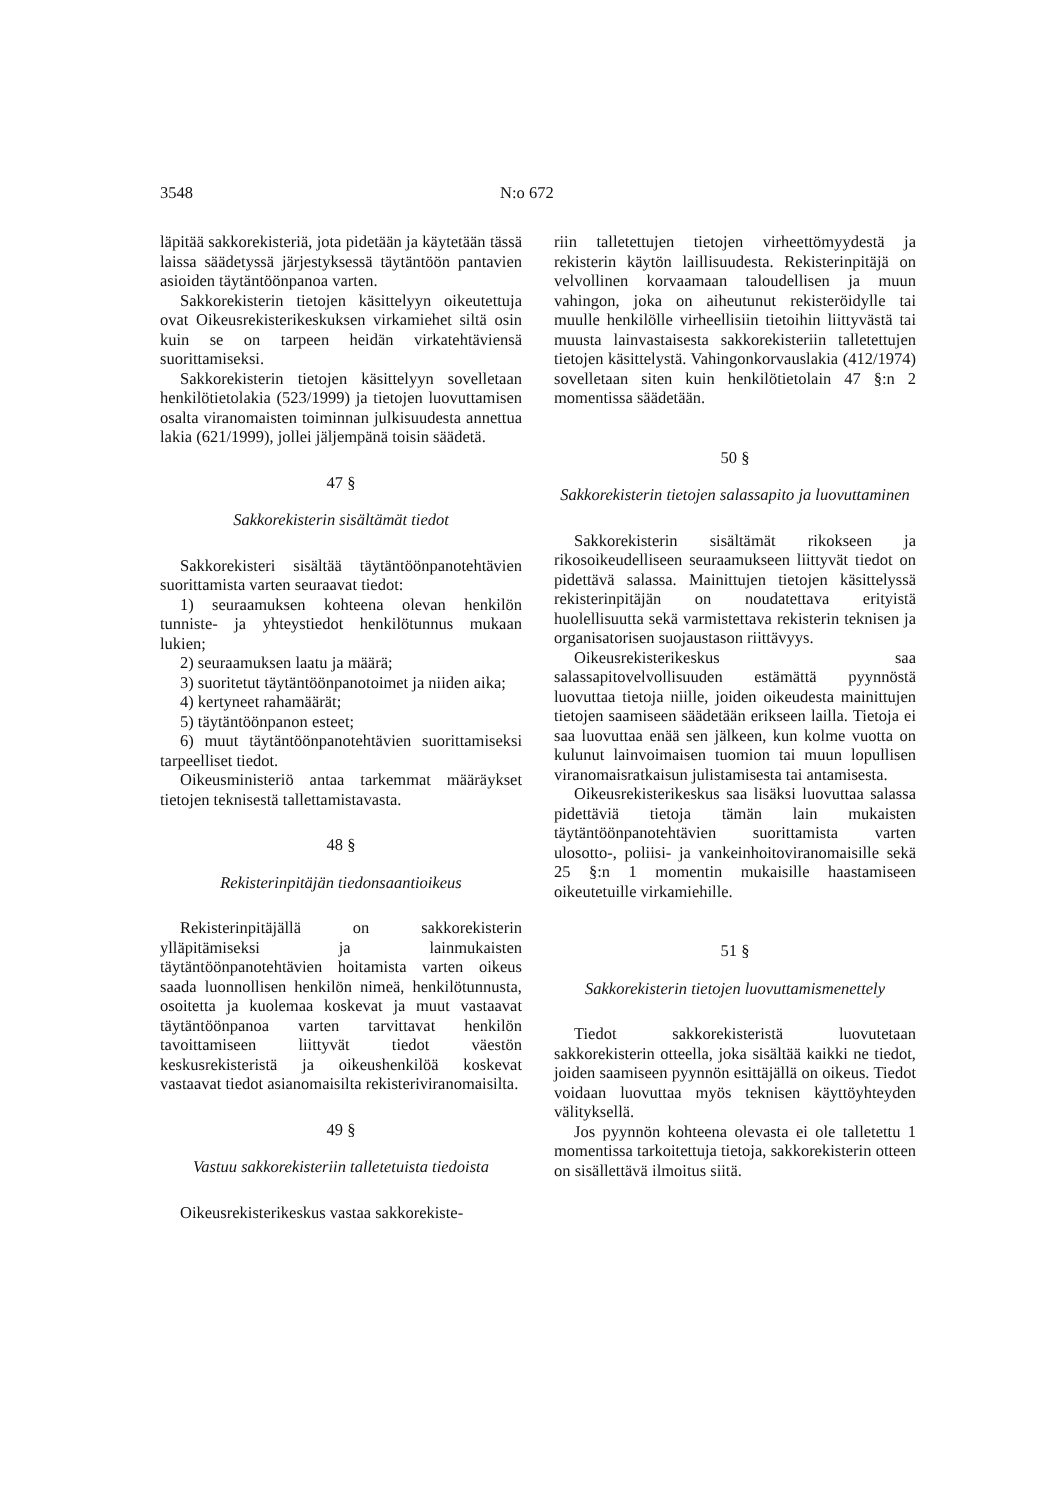3548 N:o 672
läpitää sakkorekisteriä, jota pidetään ja käytetään tässä laissa säädetyssä järjestyksessä täytäntöön pantavien asioiden täytäntöönpanoa varten.
Sakkorekisterin tietojen käsittelyyn oikeutettuja ovat Oikeusrekisterikeskuksen virkamiehet siltä osin kuin se on tarpeen heidän virkatehtäviensä suorittamiseksi.
Sakkorekisterin tietojen käsittelyyn sovelletaan henkilötietolakia (523/1999) ja tietojen luovuttamisen osalta viranomaisten toiminnan julkisuudesta annettua lakia (621/1999), jollei jäljempänä toisin säädetä.
47 §
Sakkorekisterin sisältämät tiedot
Sakkorekisteri sisältää täytäntöönpanotehtävien suorittamista varten seuraavat tiedot:
1) seuraamuksen kohteena olevan henkilön tunniste- ja yhteystiedot henkilötunnus mukaan lukien;
2) seuraamuksen laatu ja määrä;
3) suoritetut täytäntöönpanotoimet ja niiden aika;
4) kertyneet rahamäärät;
5) täytäntöönpanon esteet;
6) muut täytäntöönpanotehtävien suorittamiseksi tarpeelliset tiedot.
Oikeusministeriö antaa tarkemmat määräykset tietojen teknisestä tallettamistavasta.
48 §
Rekisterinpitäjän tiedonsaantioikeus
Rekisterinpitäjällä on sakkorekisterin ylläpitämiseksi ja lainmukaisten täytäntöönpanotehtävien hoitamista varten oikeus saada luonnollisen henkilön nimeä, henkilötunnusta, osoitetta ja kuolemaa koskevat ja muut vastaavat täytäntöönpanoa varten tarvittavat henkilön tavoittamiseen liittyvät tiedot väestön keskusrekisteristä ja oikeushenkilöä koskevat vastaavat tiedot asianomaisilta rekisteriviranomaisilta.
49 §
Vastuu sakkorekisteriin talletetuista tiedoista
Oikeusrekisterikeskus vastaa sakkorekiste-
riin talletettujen tietojen virheettömyydestä ja rekisterin käytön laillisuudesta. Rekisterinpitäjä on velvollinen korvaamaan taloudellisen ja muun vahingon, joka on aiheutunut rekisteröidylle tai muulle henkilölle virheellisiin tietoihin liittyvästä tai muusta lainvastaisesta sakkorekisteriin talletettujen tietojen käsittelystä. Vahingonkorvauslakia (412/1974) sovelletaan siten kuin henkilötietolain 47 §:n 2 momentissa säädetään.
50 §
Sakkorekisterin tietojen salassapito ja luovuttaminen
Sakkorekisterin sisältämät rikokseen ja rikosoikeudelliseen seuraamukseen liittyvät tiedot on pidettävä salassa. Mainittujen tietojen käsittelyssä rekisterinpitäjän on noudatettava erityistä huolellisuutta sekä varmistettava rekisterin teknisen ja organisatorisen suojaustason riittävyys.
Oikeusrekisterikeskus saa salassapitovelvollisuuden estämättä pyynnöstä luovuttaa tietoja niille, joiden oikeudesta mainittujen tietojen saamiseen säädetään erikseen lailla. Tietoja ei saa luovuttaa enää sen jälkeen, kun kolme vuotta on kulunut lainvoimaisen tuomion tai muun lopullisen viranomaisratkaisun julistamisesta tai antamisesta.
Oikeusrekisterikeskus saa lisäksi luovuttaa salassa pidettäviä tietoja tämän lain mukaisten täytäntöönpanotehtävien suorittamista varten ulosotto-, poliisi- ja vankeinhoitoviranomaisille sekä 25 §:n 1 momentin mukaisille haastamiseen oikeutetuille virkamiehille.
51 §
Sakkorekisterin tietojen luovuttamismenettely
Tiedot sakkorekisteristä luovutetaan sakkorekisterin otteella, joka sisältää kaikki ne tiedot, joiden saamiseen pyynnön esittäjällä on oikeus. Tiedot voidaan luovuttaa myös teknisen käyttöyhteyden välityksellä.
Jos pyynnön kohteena olevasta ei ole talletettu 1 momentissa tarkoitettuja tietoja, sakkorekisterin otteen on sisällettävä ilmoitus siitä.